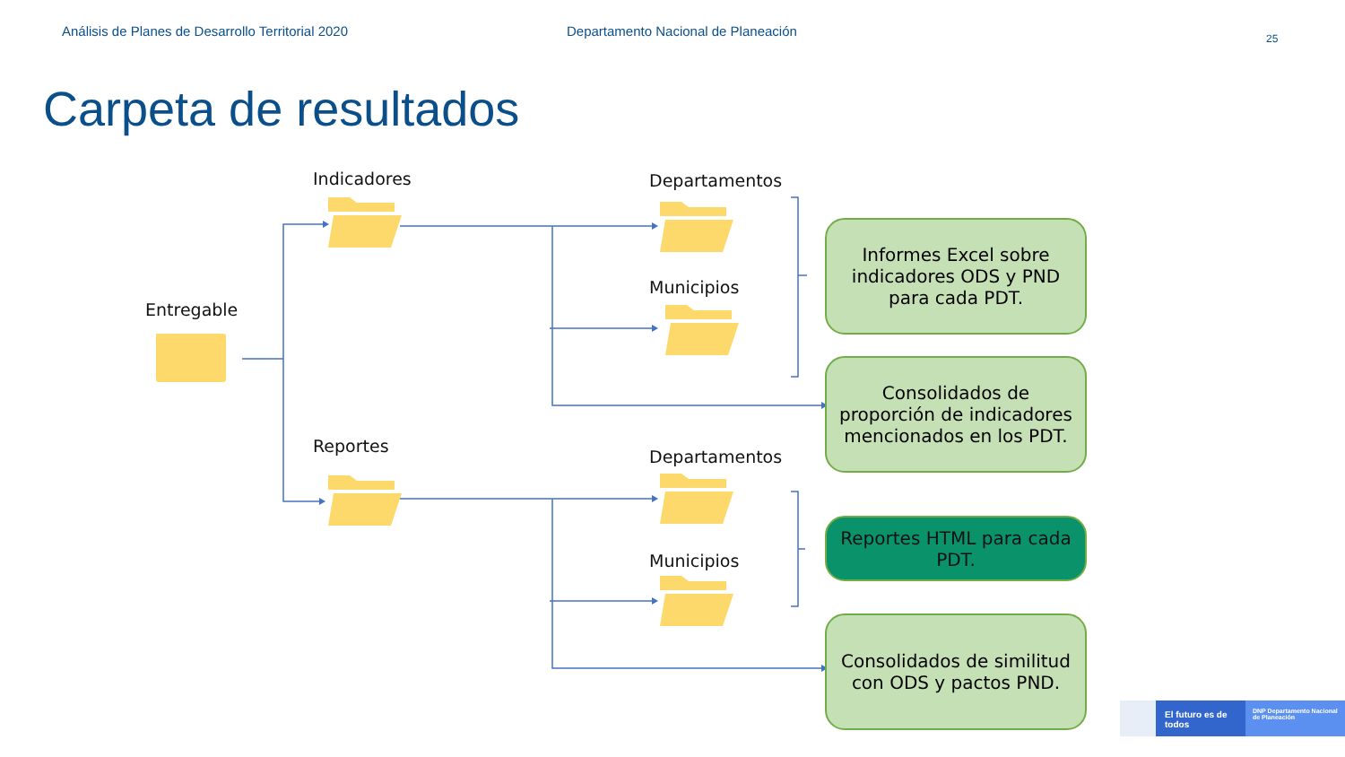Análisis de Planes de Desarrollo Territorial 2020 Departamento Nacional de Planeación 25
Carpeta de resultados
Entregable
Indicadores
Reportes
Departamentos
Municipios
Departamentos
Municipios
Informes Excel sobre indicadores ODS y PND para cada PDT.
Consolidados de proporción de indicadores mencionados en los PDT.
Reportes HTML para cada PDT.
Consolidados de similitud con ODS y pactos PND.
El futuro es de todos
DNP Departamento Nacional de Planeación